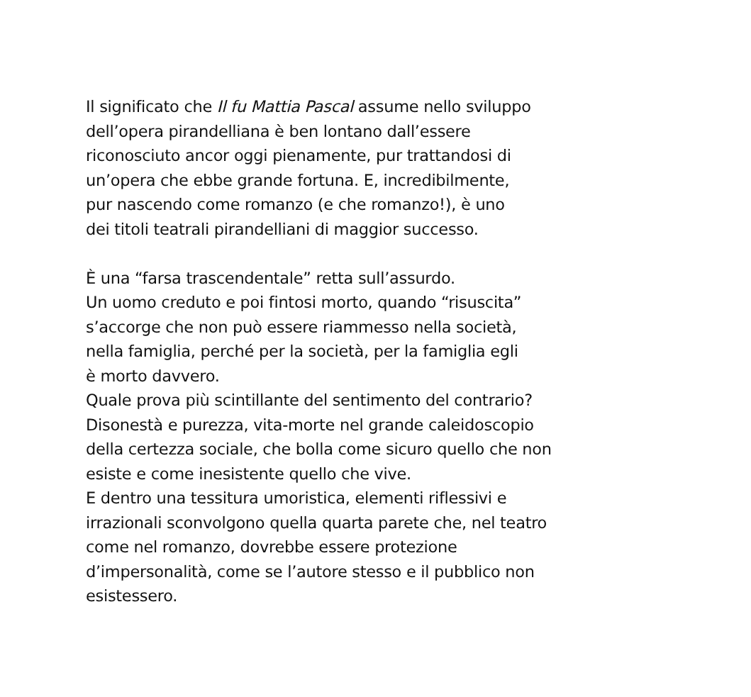Il significato che Il fu Mattia Pascal assume nello sviluppo
dell’opera pirandelliana è ben lontano dall’essere
riconosciuto ancor oggi pienamente, pur trattandosi di
un’opera che ebbe grande fortuna. E, incredibilmente,
pur nascendo come romanzo (e che romanzo!), è uno
dei titoli teatrali pirandelliani di maggior successo.
È una “farsa trascendentale” retta sull’assurdo.
Un uomo creduto e poi fintosi morto, quando “risuscita”
s’accorge che non può essere riammesso nella società,
nella famiglia, perché per la società, per la famiglia egli
è morto davvero.
Quale prova più scintillante del sentimento del contrario?
Disonestà e purezza, vita-morte nel grande caleidoscopio
della certezza sociale, che bolla come sicuro quello che non
esiste e come inesistente quello che vive.
E dentro una tessitura umoristica, elementi riflessivi e
irrazionali sconvolgono quella quarta parete che, nel teatro
come nel romanzo, dovrebbe essere protezione
d’impersonalità, come se l’autore stesso e il pubblico non
esistessero.